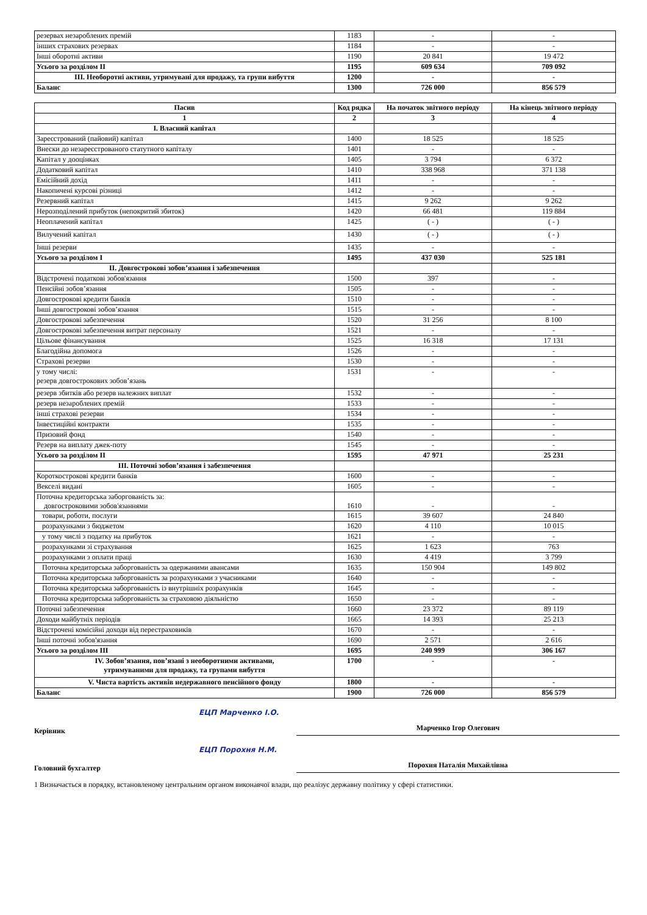| резервах незароблених премій | 1183 | - | - |
| інших страхових резервах | 1184 | - | - |
| Інші оборотні активи | 1190 | 20 841 | 19 472 |
| Усього за розділом II | 1195 | 609 634 | 709 092 |
| III. Необоротні активи, утримувані для продажу, та групи вибуття | 1200 | - | - |
| Баланс | 1300 | 726 000 | 856 579 |
| Пасив | Код рядка | На початок звітного періоду | На кінець звітного періоду |
| 1 | 2 | 3 | 4 |
| I. Власний капітал | | | |
| Зареєстрований (пайовий) капітал | 1400 | 18 525 | 18 525 |
| Внески до незареєстрованого статутного капіталу | 1401 | - | - |
| Капітал у дооцінках | 1405 | 3 794 | 6 372 |
| Додатковий капітал | 1410 | 338 968 | 371 138 |
| Емісійний дохід | 1411 | - | - |
| Накопичені курсові різниці | 1412 | - | - |
| Резервний капітал | 1415 | 9 262 | 9 262 |
| Нерозподілений прибуток (непокритий збиток) | 1420 | 66 481 | 119 884 |
| Неоплачений капітал | 1425 | ( - ) | ( - ) |
| Вилучений капітал | 1430 | ( - ) | ( - ) |
| Інші резерви | 1435 | - | - |
| Усього за розділом I | 1495 | 437 030 | 525 181 |
| II. Довгострокові зобов’язання і забезпечення | | | |
| Відстрочені податкові зобов'язання | 1500 | 397 | - |
| Пенсійні зобов’язання | 1505 | - | - |
| Довгострокові кредити банків | 1510 | - | - |
| Інші довгострокові зобов’язання | 1515 | - | - |
| Довгострокові забезпечення | 1520 | 31 256 | 8 100 |
| Довгострокові забезпечення витрат персоналу | 1521 | - | - |
| Цільове фінансування | 1525 | 16 318 | 17 131 |
| Благодійна допомога | 1526 | - | - |
| Страхові резерви | 1530 | - | - |
| у тому числі: резерв довгострокових зобов’язань | 1531 | - | - |
| резерв збитків або резерв належних виплат | 1532 | - | - |
| резерв незароблених премій | 1533 | - | - |
| інші страхові резерви | 1534 | - | - |
| Інвестиційні контракти | 1535 | - | - |
| Призовий фонд | 1540 | - | - |
| Резерв на виплату джек-поту | 1545 | - | - |
| Усього за розділом II | 1595 | 47 971 | 25 231 |
| III. Поточні зобов’язання і забезпечення | | | |
| Короткострокові кредити банків | 1600 | - | - |
| Векселі видані | 1605 | - | - |
| Поточна кредиторська заборгованість за: довгостроковими зобов'язаннями | 1610 | - | - |
| товари, роботи, послуги | 1615 | 39 607 | 24 840 |
| розрахунками з бюджетом | 1620 | 4 110 | 10 015 |
| у тому числі з податку на прибуток | 1621 | - | - |
| розрахунками зі страхування | 1625 | 1 623 | 763 |
| розрахунками з оплати праці | 1630 | 4 419 | 3 799 |
| Поточна кредиторська заборгованість за одержаними авансами | 1635 | 150 904 | 149 802 |
| Поточна кредиторська заборгованість за розрахунками з учасниками | 1640 | - | - |
| Поточна кредиторська заборгованість із внутрішніх розрахунків | 1645 | - | - |
| Поточна кредиторська заборгованість за страховою діяльністю | 1650 | - | - |
| Поточні забезпечення | 1660 | 23 372 | 89 119 |
| Доходи майбутніх періодів | 1665 | 14 393 | 25 213 |
| Відстрочені комісійні доходи від перестраховиків | 1670 | - | - |
| Інші поточні зобов'язання | 1690 | 2 571 | 2 616 |
| Усього за розділом III | 1695 | 240 999 | 306 167 |
| IV. Зобов’язання, пов’язані з необоротними активами, утримуваними для продажу, та групами вибуття | 1700 | - | - |
| V. Чиста вартість активів недержавного пенсійного фонду | 1800 | - | - |
| Баланс | 1900 | 726 000 | 856 579 |
Керівник
ЕЦП Марченко І.О.
Марченко Ігор Олегович
Головний бухгалтер
ЕЦП Порохня Н.М.
Порохня Наталія Михайлівна
1 Визначається в порядку, встановленому центральним органом виконавчої влади, що реалізує державну політику у сфері статистики.